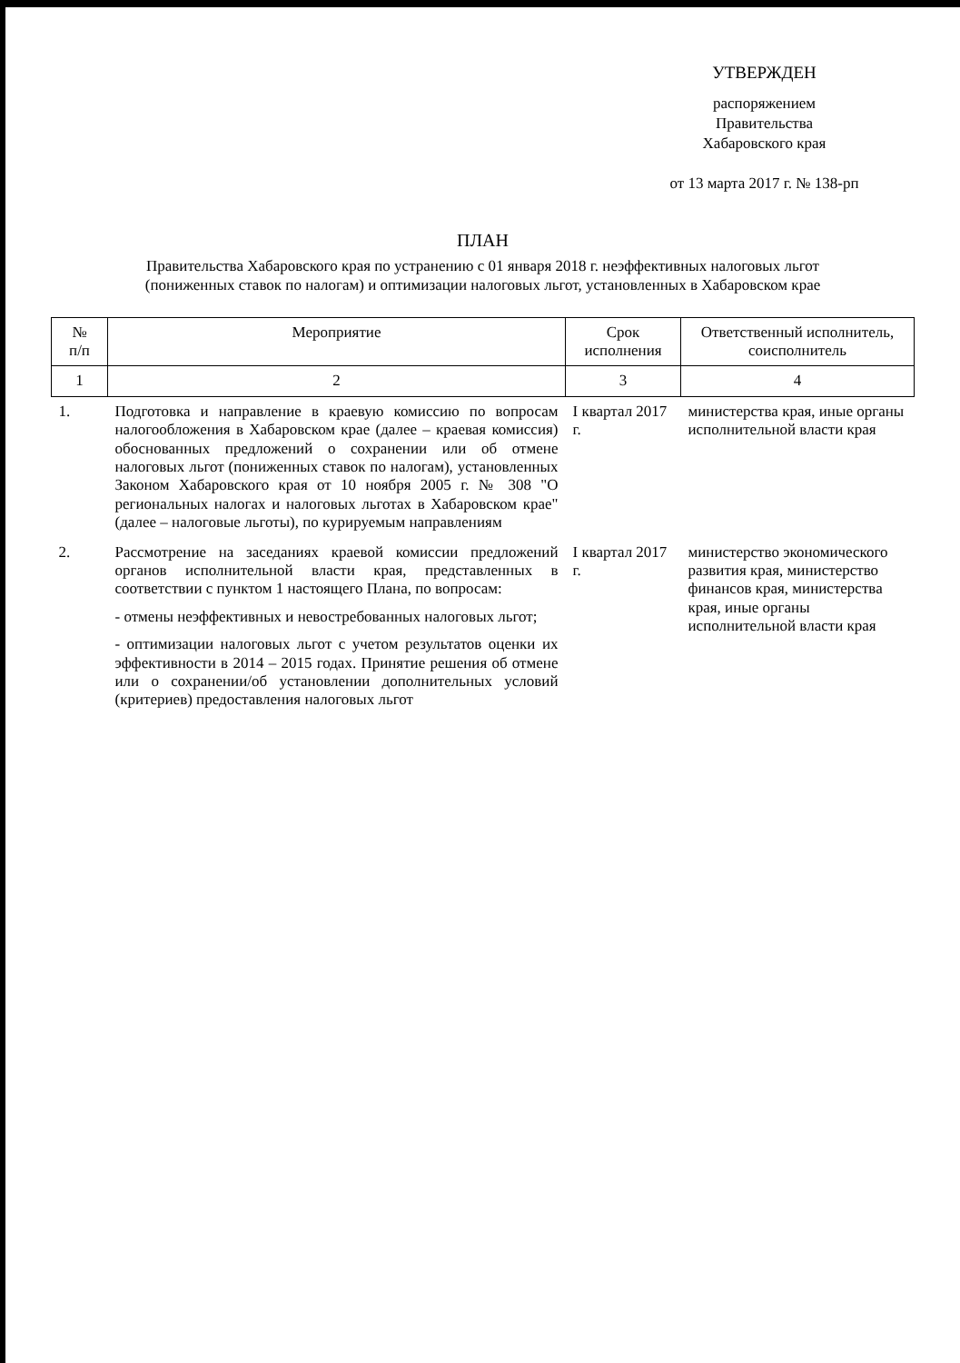УТВЕРЖДЕН
распоряжением
Правительства
Хабаровского края
от 13 марта 2017 г. № 138-рп
ПЛАН
Правительства Хабаровского края по устранению с 01 января 2018 г. неэффективных налоговых льгот
(пониженных ставок по налогам) и оптимизации налоговых льгот, установленных в Хабаровском крае
| № п/п | Мероприятие | Срок исполнения | Ответственный исполнитель, соисполнитель |
| --- | --- | --- | --- |
| 1 | 2 | 3 | 4 |
| 1. | Подготовка и направление в краевую комиссию по вопросам налогообложения в Хабаровском крае (далее – краевая комиссия) обоснованных предложений о сохранении или об отмене налоговых льгот (пониженных ставок по налогам), установленных Законом Хабаровского края от 10 ноября 2005 г. № 308 "О региональных налогах и налоговых льготах в Хабаровском крае" (далее – налоговые льготы), по курируемым направлениям | I квартал 2017 г. | министерства края, иные органы исполнительной власти края |
| 2. | Рассмотрение на заседаниях краевой комиссии предложений органов исполнительной власти края, представленных в соответствии с пунктом 1 настоящего Плана, по вопросам: - отмены неэффективных и невостребованных налоговых льгот; - оптимизации налоговых льгот с учетом результатов оценки их эффективности в 2014 – 2015 годах. Принятие решения об отмене или о сохранении/об установлении дополнительных условий (критериев) предоставления налоговых льгот | I квартал 2017 г. | министерство экономического развития края, министерство финансов края, министерства края, иные органы исполнительной власти края |